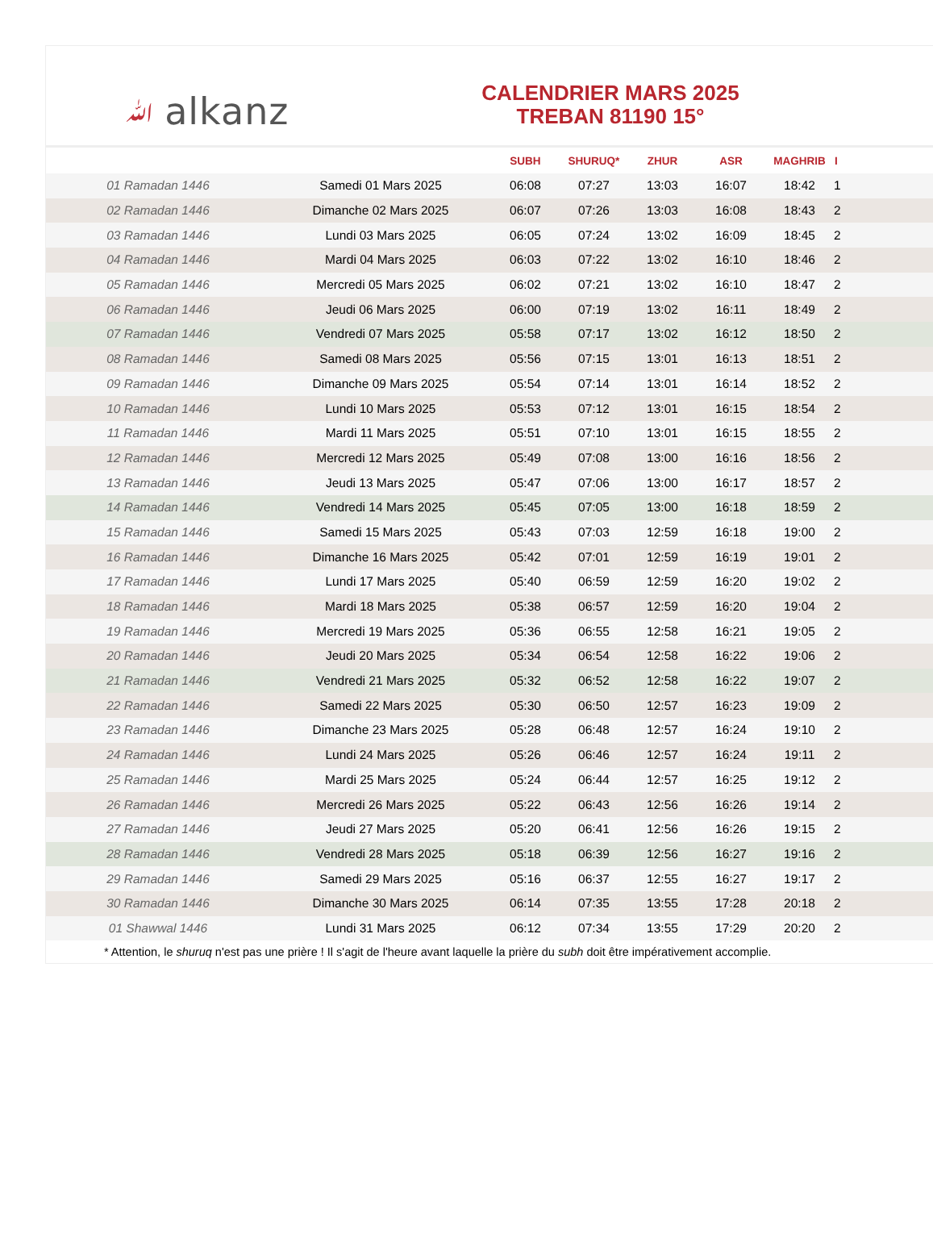ﷲ alkanz
CALENDRIER MARS 2025
TREBAN 81190 15°
| | | SUBH | SHURUQ* | ZHUR | ASR | MAGHRIB | I |
| --- | --- | --- | --- | --- | --- | --- | --- |
| 01 Ramadan 1446 | Samedi 01 Mars 2025 | 06:08 | 07:27 | 13:03 | 16:07 | 18:42 | 1 |
| 02 Ramadan 1446 | Dimanche 02 Mars 2025 | 06:07 | 07:26 | 13:03 | 16:08 | 18:43 | 2 |
| 03 Ramadan 1446 | Lundi 03 Mars 2025 | 06:05 | 07:24 | 13:02 | 16:09 | 18:45 | 2 |
| 04 Ramadan 1446 | Mardi 04 Mars 2025 | 06:03 | 07:22 | 13:02 | 16:10 | 18:46 | 2 |
| 05 Ramadan 1446 | Mercredi 05 Mars 2025 | 06:02 | 07:21 | 13:02 | 16:10 | 18:47 | 2 |
| 06 Ramadan 1446 | Jeudi 06 Mars 2025 | 06:00 | 07:19 | 13:02 | 16:11 | 18:49 | 2 |
| 07 Ramadan 1446 | Vendredi 07 Mars 2025 | 05:58 | 07:17 | 13:02 | 16:12 | 18:50 | 2 |
| 08 Ramadan 1446 | Samedi 08 Mars 2025 | 05:56 | 07:15 | 13:01 | 16:13 | 18:51 | 2 |
| 09 Ramadan 1446 | Dimanche 09 Mars 2025 | 05:54 | 07:14 | 13:01 | 16:14 | 18:52 | 2 |
| 10 Ramadan 1446 | Lundi 10 Mars 2025 | 05:53 | 07:12 | 13:01 | 16:15 | 18:54 | 2 |
| 11 Ramadan 1446 | Mardi 11 Mars 2025 | 05:51 | 07:10 | 13:01 | 16:15 | 18:55 | 2 |
| 12 Ramadan 1446 | Mercredi 12 Mars 2025 | 05:49 | 07:08 | 13:00 | 16:16 | 18:56 | 2 |
| 13 Ramadan 1446 | Jeudi 13 Mars 2025 | 05:47 | 07:06 | 13:00 | 16:17 | 18:57 | 2 |
| 14 Ramadan 1446 | Vendredi 14 Mars 2025 | 05:45 | 07:05 | 13:00 | 16:18 | 18:59 | 2 |
| 15 Ramadan 1446 | Samedi 15 Mars 2025 | 05:43 | 07:03 | 12:59 | 16:18 | 19:00 | 2 |
| 16 Ramadan 1446 | Dimanche 16 Mars 2025 | 05:42 | 07:01 | 12:59 | 16:19 | 19:01 | 2 |
| 17 Ramadan 1446 | Lundi 17 Mars 2025 | 05:40 | 06:59 | 12:59 | 16:20 | 19:02 | 2 |
| 18 Ramadan 1446 | Mardi 18 Mars 2025 | 05:38 | 06:57 | 12:59 | 16:20 | 19:04 | 2 |
| 19 Ramadan 1446 | Mercredi 19 Mars 2025 | 05:36 | 06:55 | 12:58 | 16:21 | 19:05 | 2 |
| 20 Ramadan 1446 | Jeudi 20 Mars 2025 | 05:34 | 06:54 | 12:58 | 16:22 | 19:06 | 2 |
| 21 Ramadan 1446 | Vendredi 21 Mars 2025 | 05:32 | 06:52 | 12:58 | 16:22 | 19:07 | 2 |
| 22 Ramadan 1446 | Samedi 22 Mars 2025 | 05:30 | 06:50 | 12:57 | 16:23 | 19:09 | 2 |
| 23 Ramadan 1446 | Dimanche 23 Mars 2025 | 05:28 | 06:48 | 12:57 | 16:24 | 19:10 | 2 |
| 24 Ramadan 1446 | Lundi 24 Mars 2025 | 05:26 | 06:46 | 12:57 | 16:24 | 19:11 | 2 |
| 25 Ramadan 1446 | Mardi 25 Mars 2025 | 05:24 | 06:44 | 12:57 | 16:25 | 19:12 | 2 |
| 26 Ramadan 1446 | Mercredi 26 Mars 2025 | 05:22 | 06:43 | 12:56 | 16:26 | 19:14 | 2 |
| 27 Ramadan 1446 | Jeudi 27 Mars 2025 | 05:20 | 06:41 | 12:56 | 16:26 | 19:15 | 2 |
| 28 Ramadan 1446 | Vendredi 28 Mars 2025 | 05:18 | 06:39 | 12:56 | 16:27 | 19:16 | 2 |
| 29 Ramadan 1446 | Samedi 29 Mars 2025 | 05:16 | 06:37 | 12:55 | 16:27 | 19:17 | 2 |
| 30 Ramadan 1446 | Dimanche 30 Mars 2025 | 06:14 | 07:35 | 13:55 | 17:28 | 20:18 | 2 |
| 01 Shawwal 1446 | Lundi 31 Mars 2025 | 06:12 | 07:34 | 13:55 | 17:29 | 20:20 | 2 |
* Attention, le shuruq n'est pas une prière ! Il s'agit de l'heure avant laquelle la prière du subh doit être impérativement accomplie.